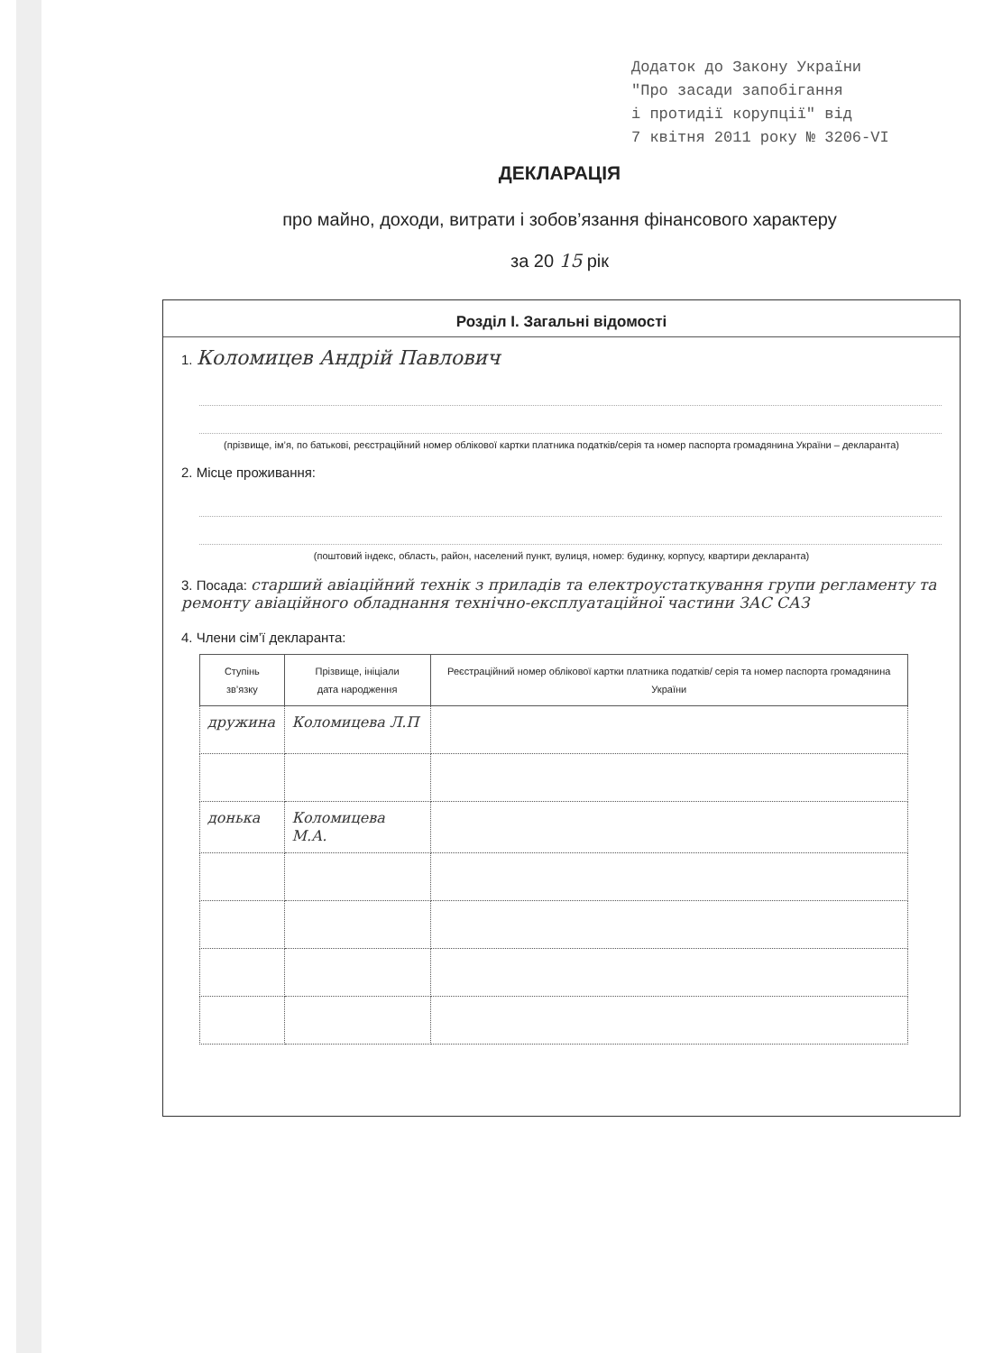Додаток до Закону України "Про засади запобігання і протидії корупції" від 7 квітня 2011 року № 3206-VI
ДЕКЛАРАЦІЯ
про майно, доходи, витрати і зобов’язання фінансового характеру
за 20 15 рік
Розділ I. Загальні відомості
1. Коломицев Андрій Павлович
(прізвище, ім’я, по батькові, реєстраційний номер облікової картки платника податків/серія та номер паспорта громадянина України – декларанта)
2. Місце проживання:
(поштовий індекс, область, район, населений пункт, вулиця, номер: будинку, корпусу, квартири декларанта)
3. Посада: старший авіаційний технік з приладів та електроустаткування групи регламенту та ремонту авіаційного обладнання технічно-експлуатаційної частини ЗАС САЗ
4. Члени сім’ї декларанта:
| Ступінь зв’язку | Прізвище, ініціали дата народження | Реєстраційний номер облікової картки платника податків/ серія та номер паспорта громадянина України |
| --- | --- | --- |
| дружина | Коломицева Л.П | |
| донька | Коломицева М.А. | |